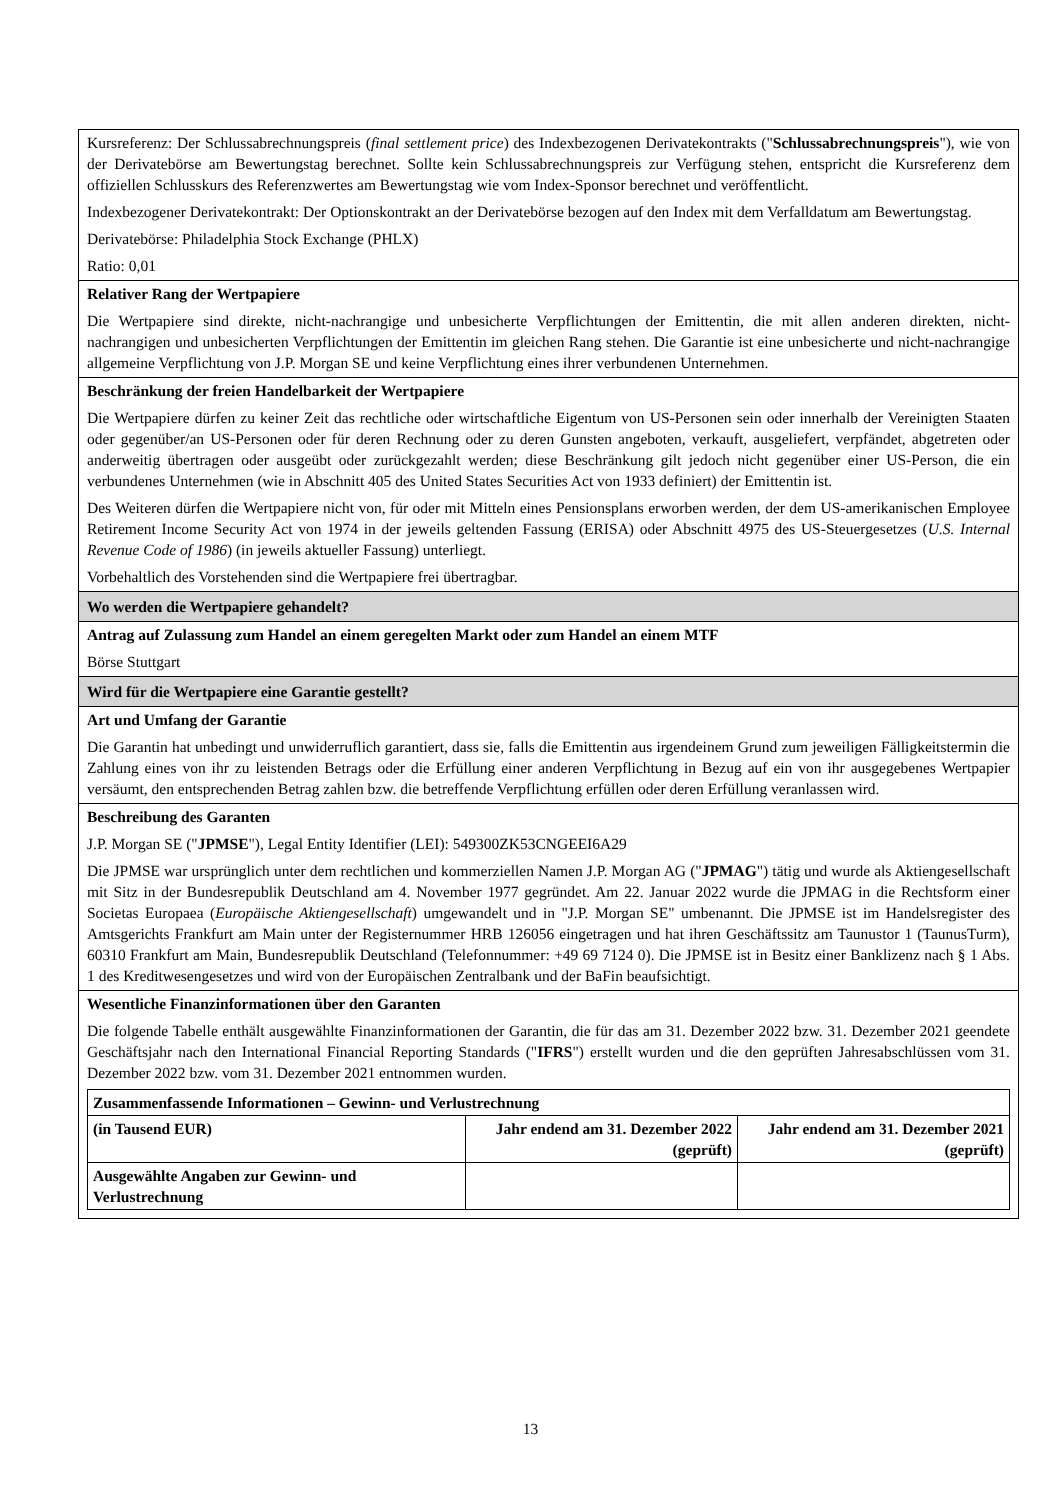Kursreferenz: Der Schlussabrechnungspreis (final settlement price) des Indexbezogenen Derivatekontrakts ("Schlussabrechnungspreis"), wie von der Derivatebörse am Bewertungstag berechnet. Sollte kein Schlussabrechnungspreis zur Verfügung stehen, entspricht die Kursreferenz dem offiziellen Schlusskurs des Referenzwertes am Bewertungstag wie vom Index-Sponsor berechnet und veröffentlicht.
Indexbezogener Derivatekontrakt: Der Optionskontrakt an der Derivatebörse bezogen auf den Index mit dem Verfalldatum am Bewertungstag.
Derivatebörse: Philadelphia Stock Exchange (PHLX)
Ratio: 0,01
Relativer Rang der Wertpapiere
Die Wertpapiere sind direkte, nicht-nachrangige und unbesicherte Verpflichtungen der Emittentin, die mit allen anderen direkten, nicht-nachrangigen und unbesicherten Verpflichtungen der Emittentin im gleichen Rang stehen. Die Garantie ist eine unbesicherte und nicht-nachrangige allgemeine Verpflichtung von J.P. Morgan SE und keine Verpflichtung eines ihrer verbundenen Unternehmen.
Beschränkung der freien Handelbarkeit der Wertpapiere
Die Wertpapiere dürfen zu keiner Zeit das rechtliche oder wirtschaftliche Eigentum von US-Personen sein oder innerhalb der Vereinigten Staaten oder gegenüber/an US-Personen oder für deren Rechnung oder zu deren Gunsten angeboten, verkauft, ausgeliefert, verpfändet, abgetreten oder anderweitig übertragen oder ausgeübt oder zurückgezahlt werden; diese Beschränkung gilt jedoch nicht gegenüber einer US-Person, die ein verbundenes Unternehmen (wie in Abschnitt 405 des United States Securities Act von 1933 definiert) der Emittentin ist.
Des Weiteren dürfen die Wertpapiere nicht von, für oder mit Mitteln eines Pensionsplans erworben werden, der dem US-amerikanischen Employee Retirement Income Security Act von 1974 in der jeweils geltenden Fassung (ERISA) oder Abschnitt 4975 des US-Steuergesetzes (U.S. Internal Revenue Code of 1986) (in jeweils aktueller Fassung) unterliegt.
Vorbehaltlich des Vorstehenden sind die Wertpapiere frei übertragbar.
Wo werden die Wertpapiere gehandelt?
Antrag auf Zulassung zum Handel an einem geregelten Markt oder zum Handel an einem MTF
Börse Stuttgart
Wird für die Wertpapiere eine Garantie gestellt?
Art und Umfang der Garantie
Die Garantin hat unbedingt und unwiderruflich garantiert, dass sie, falls die Emittentin aus irgendeinem Grund zum jeweiligen Fälligkeitstermin die Zahlung eines von ihr zu leistenden Betrags oder die Erfüllung einer anderen Verpflichtung in Bezug auf ein von ihr ausgegebenes Wertpapier versäumt, den entsprechenden Betrag zahlen bzw. die betreffende Verpflichtung erfüllen oder deren Erfüllung veranlassen wird.
Beschreibung des Garanten
J.P. Morgan SE ("JPMSE"), Legal Entity Identifier (LEI): 549300ZK53CNGEEI6A29
Die JPMSE war ursprünglich unter dem rechtlichen und kommerziellen Namen J.P. Morgan AG ("JPMAG") tätig und wurde als Aktiengesellschaft mit Sitz in der Bundesrepublik Deutschland am 4. November 1977 gegründet. Am 22. Januar 2022 wurde die JPMAG in die Rechtsform einer Societas Europaea (Europäische Aktiengesellschaft) umgewandelt und in "J.P. Morgan SE" umbenannt. Die JPMSE ist im Handelsregister des Amtsgerichts Frankfurt am Main unter der Registernummer HRB 126056 eingetragen und hat ihren Geschäftssitz am Taunustor 1 (TaunusTurm), 60310 Frankfurt am Main, Bundesrepublik Deutschland (Telefonnummer: +49 69 7124 0). Die JPMSE ist in Besitz einer Banklizenz nach § 1 Abs. 1 des Kreditwesengesetzes und wird von der Europäischen Zentralbank und der BaFin beaufsichtigt.
Wesentliche Finanzinformationen über den Garanten
Die folgende Tabelle enthält ausgewählte Finanzinformationen der Garantin, die für das am 31. Dezember 2022 bzw. 31. Dezember 2021 geendete Geschäftsjahr nach den International Financial Reporting Standards ("IFRS") erstellt wurden und die den geprüften Jahresabschlüssen vom 31. Dezember 2022 bzw. vom 31. Dezember 2021 entnommen wurden.
| Zusammenfassende Informationen – Gewinn- und Verlustrechnung | | |
| (in Tausend EUR) | Jahr endend am 31. Dezember 2022 (geprüft) | Jahr endend am 31. Dezember 2021 (geprüft) |
| Ausgewählte Angaben zur Gewinn- und Verlustrechnung | | |
13